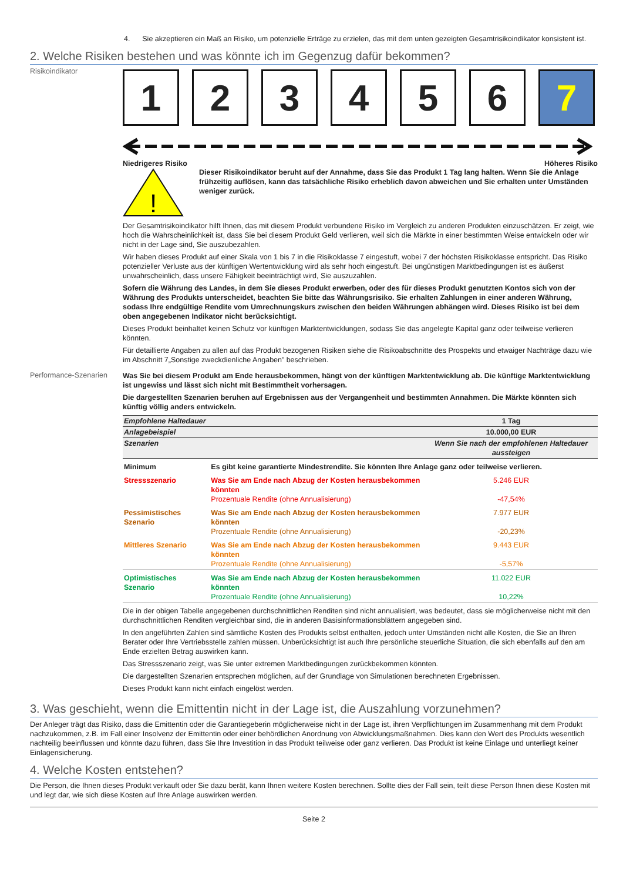4. Sie akzeptieren ein Maß an Risiko, um potenzielle Erträge zu erzielen, das mit dem unten gezeigten Gesamtrisikoindikator konsistent ist.
2. Welche Risiken bestehen und was könnte ich im Gegenzug dafür bekommen?
Risikoindikator
1 2 3 4 5 6 7
Niedrigeres Risiko Höheres Risiko
!
Dieser Risikoindikator beruht auf der Annahme, dass Sie das Produkt 1 Tag lang halten. Wenn Sie die Anlage frühzeitig auflösen, kann das tatsächliche Risiko erheblich davon abweichen und Sie erhalten unter Umständen weniger zurück.
Der Gesamtrisikoindikator hilft Ihnen, das mit diesem Produkt verbundene Risiko im Vergleich zu anderen Produkten einzuschätzen. Er zeigt, wie hoch die Wahrscheinlichkeit ist, dass Sie bei diesem Produkt Geld verlieren, weil sich die Märkte in einer bestimmten Weise entwickeln oder wir nicht in der Lage sind, Sie auszubezahlen.
Wir haben dieses Produkt auf einer Skala von 1 bis 7 in die Risikoklasse 7 eingestuft, wobei 7 der höchsten Risikoklasse entspricht. Das Risiko potenzieller Verluste aus der künftigen Wertentwicklung wird als sehr hoch eingestuft. Bei ungünstigen Marktbedingungen ist es äußerst unwahrscheinlich, dass unsere Fähigkeit beeinträchtigt wird, Sie auszuzahlen.
Sofern die Währung des Landes, in dem Sie dieses Produkt erwerben, oder des für dieses Produkt genutzten Kontos sich von der Währung des Produkts unterscheidet, beachten Sie bitte das Währungsrisiko. Sie erhalten Zahlungen in einer anderen Währung, sodass Ihre endgültige Rendite vom Umrechnungskurs zwischen den beiden Währungen abhängen wird. Dieses Risiko ist bei dem oben angegebenen Indikator nicht berücksichtigt.
Dieses Produkt beinhaltet keinen Schutz vor künftigen Marktentwicklungen, sodass Sie das angelegte Kapital ganz oder teilweise verlieren könnten.
Für detaillierte Angaben zu allen auf das Produkt bezogenen Risiken siehe die Risikoabschnitte des Prospekts und etwaiger Nachträge dazu wie im Abschnitt 7„Sonstige zweckdienliche Angaben” beschrieben.
Performance-Szenarien
Was Sie bei diesem Produkt am Ende herausbekommen, hängt von der künftigen Marktentwicklung ab. Die künftige Marktentwicklung ist ungewiss und lässt sich nicht mit Bestimmtheit vorhersagen.
Die dargestellten Szenarien beruhen auf Ergebnissen aus der Vergangenheit und bestimmten Annahmen. Die Märkte könnten sich künftig völlig anders entwickeln.
| Empfohlene Haltedauer | | 1 Tag |
| Anlagebeispiel | | 10.000,00 EUR |
| Szenarien | | Wenn Sie nach der empfohlenen Haltedauer aussteigen |
| Minimum | Es gibt keine garantierte Mindestrendite. Sie könnten Ihre Anlage ganz oder teilweise verlieren. | |
| Stressszenario | Was Sie am Ende nach Abzug der Kosten herausbekommen könnten Prozentuale Rendite (ohne Annualisierung) | 5.246 EUR -47,54% |
| Pessimistisches Szenario | Was Sie am Ende nach Abzug der Kosten herausbekommen könnten Prozentuale Rendite (ohne Annualisierung) | 7.977 EUR -20,23% |
| Mittleres Szenario | Was Sie am Ende nach Abzug der Kosten herausbekommen könnten Prozentuale Rendite (ohne Annualisierung) | 9.443 EUR -5,57% |
| Optimistisches Szenario | Was Sie am Ende nach Abzug der Kosten herausbekommen könnten Prozentuale Rendite (ohne Annualisierung) | 11.022 EUR 10,22% |
Die in der obigen Tabelle angegebenen durchschnittlichen Renditen sind nicht annualisiert, was bedeutet, dass sie möglicherweise nicht mit den durchschnittlichen Renditen vergleichbar sind, die in anderen Basisinformationsblättern angegeben sind.
In den angeführten Zahlen sind sämtliche Kosten des Produkts selbst enthalten, jedoch unter Umständen nicht alle Kosten, die Sie an Ihren Berater oder Ihre Vertriebsstelle zahlen müssen. Unberücksichtigt ist auch Ihre persönliche steuerliche Situation, die sich ebenfalls auf den am Ende erzielten Betrag auswirken kann.
Das Stressszenario zeigt, was Sie unter extremen Marktbedingungen zurückbekommen könnten.
Die dargestellten Szenarien entsprechen möglichen, auf der Grundlage von Simulationen berechneten Ergebnissen.
Dieses Produkt kann nicht einfach eingelöst werden.
3. Was geschieht, wenn die Emittentin nicht in der Lage ist, die Auszahlung vorzunehmen?
Der Anleger trägt das Risiko, dass die Emittentin oder die Garantiegeberin möglicherweise nicht in der Lage ist, ihren Verpflichtungen im Zusammenhang mit dem Produkt nachzukommen, z.B. im Fall einer Insolvenz der Emittentin oder einer behördlichen Anordnung von Abwicklungsmaßnahmen. Dies kann den Wert des Produkts wesentlich nachteilig beeinflussen und könnte dazu führen, dass Sie Ihre Investition in das Produkt teilweise oder ganz verlieren. Das Produkt ist keine Einlage und unterliegt keiner Einlagensicherung.
4. Welche Kosten entstehen?
Die Person, die Ihnen dieses Produkt verkauft oder Sie dazu berät, kann Ihnen weitere Kosten berechnen. Sollte dies der Fall sein, teilt diese Person Ihnen diese Kosten mit und legt dar, wie sich diese Kosten auf Ihre Anlage auswirken werden.
Seite 2